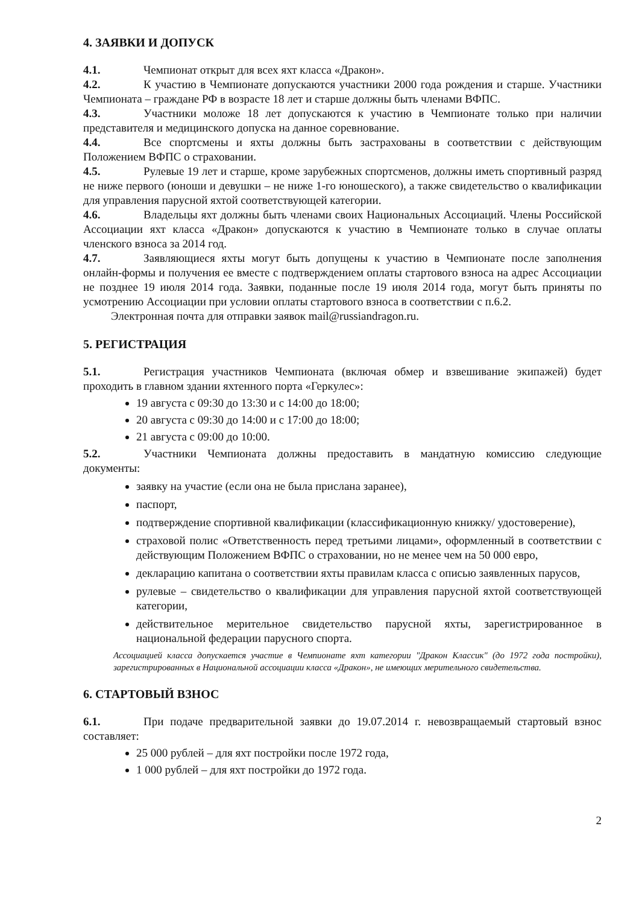4. ЗАЯВКИ И ДОПУСК
4.1. Чемпионат открыт для всех яхт класса «Дракон».
4.2. К участию в Чемпионате допускаются участники 2000 года рождения и старше. Участники Чемпионата – граждане РФ в возрасте 18 лет и старше должны быть членами ВФПС.
4.3. Участники моложе 18 лет допускаются к участию в Чемпионате только при наличии представителя и медицинского допуска на данное соревнование.
4.4. Все спортсмены и яхты должны быть застрахованы в соответствии с действующим Положением ВФПС о страховании.
4.5. Рулевые 19 лет и старше, кроме зарубежных спортсменов, должны иметь спортивный разряд не ниже первого (юноши и девушки – не ниже 1-го юношеского), а также свидетельство о квалификации для управления парусной яхтой соответствующей категории.
4.6. Владельцы яхт должны быть членами своих Национальных Ассоциаций. Члены Российской Ассоциации яхт класса «Дракон» допускаются к участию в Чемпионате только в случае оплаты членского взноса за 2014 год.
4.7. Заявляющиеся яхты могут быть допущены к участию в Чемпионате после заполнения онлайн-формы и получения ее вместе с подтверждением оплаты стартового взноса на адрес Ассоциации не позднее 19 июля 2014 года. Заявки, поданные после 19 июля 2014 года, могут быть приняты по усмотрению Ассоциации при условии оплаты стартового взноса в соответствии с п.6.2.
Электронная почта для отправки заявок mail@russiandragon.ru.
5. РЕГИСТРАЦИЯ
5.1. Регистрация участников Чемпионата (включая обмер и взвешивание экипажей) будет проходить в главном здании яхтенного порта «Геркулес»:
19 августа с 09:30 до 13:30 и с 14:00 до 18:00;
20 августа с 09:30 до 14:00 и с 17:00 до 18:00;
21 августа с 09:00 до 10:00.
5.2. Участники Чемпионата должны предоставить в мандатную комиссию следующие документы:
заявку на участие (если она не была прислана заранее),
паспорт,
подтверждение спортивной квалификации (классификационную книжку/ удостоверение),
страховой полис «Ответственность перед третьими лицами», оформленный в соответствии с действующим Положением ВФПС о страховании, но не менее чем на 50 000 евро,
декларацию капитана о соответствии яхты правилам класса с описью заявленных парусов,
рулевые – свидетельство о квалификации для управления парусной яхтой соответствующей категории,
действительное мерительное свидетельство парусной яхты, зарегистрированное в национальной федерации парусного спорта.
Ассоциацией класса допускается участие в Чемпионате яхт категории "Дракон Классик" (до 1972 года постройки), зарегистрированных в Национальной ассоциации класса «Дракон», не имеющих мерительного свидетельства.
6. СТАРТОВЫЙ ВЗНОС
6.1. При подаче предварительной заявки до 19.07.2014 г. невозвращаемый стартовый взнос составляет:
25 000 рублей – для яхт постройки после 1972 года,
1 000 рублей – для яхт постройки до 1972 года.
2